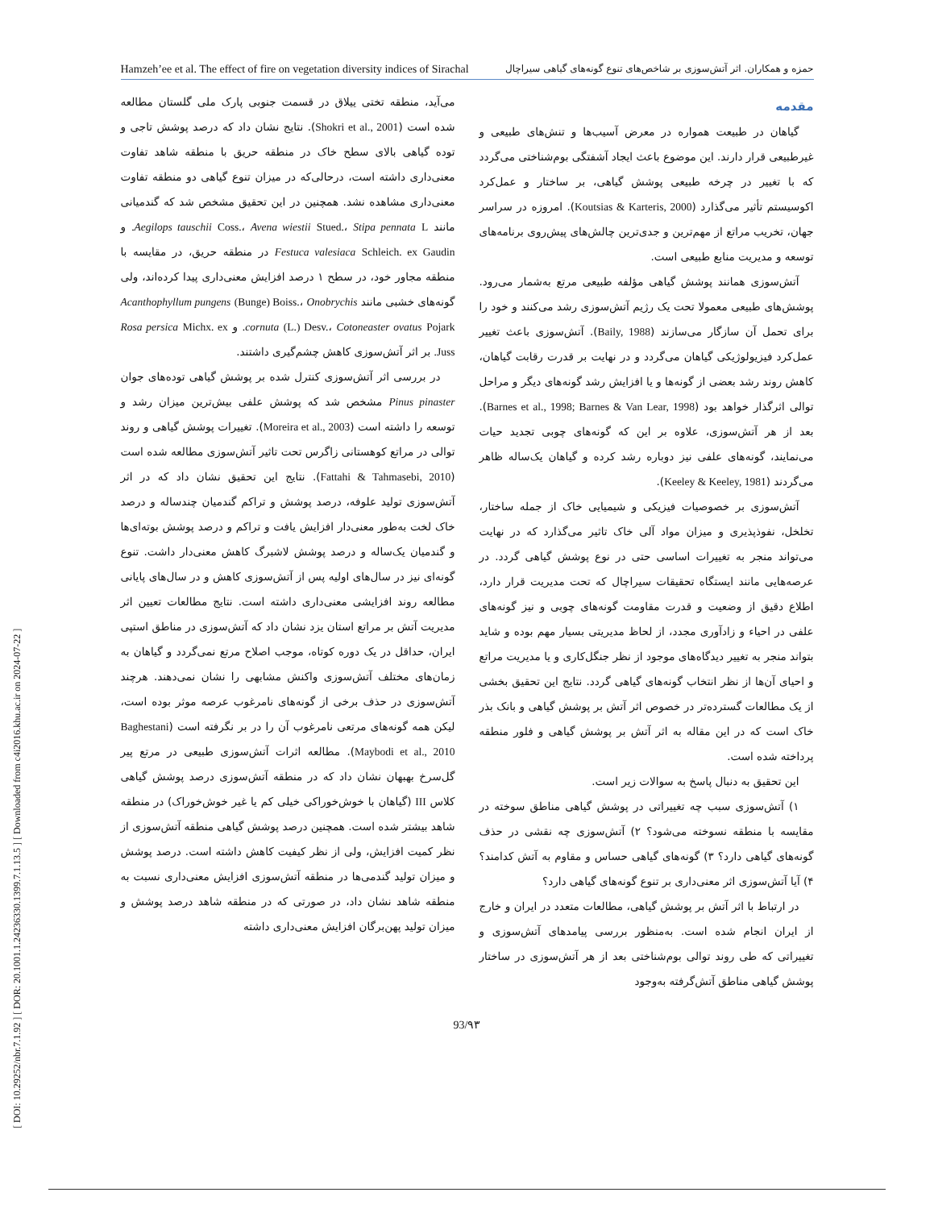[ DOI: 10.29252/nbr.7.1.92 ] [ DOR: 20.1001.1.24236330.1399.7.1.13.5 ] [ Downloaded from c4i2016.khu.ac.ir on 2024-07-22 ]
Hamzeh’ee et al. The effect of fire on vegetation diversity indices of Sirachal حمزه و همکاران. اثر آتش‌سوزی بر شاخص‌های تنوع گونه‌های گیاهی سیراچال
مقدمه
گیاهان در طبیعت همواره در معرض آسیب‌ها و تنش‌های طبیعی و غیرطبیعی قرار دارند. این موضوع باعث ایجاد آشفتگی بوم‌شناختی می‌گردد که با تغییر در چرخه طبیعی پوشش گیاهی، بر ساختار و عمل‌کرد اکوسیستم تأثیر می‌گذارد (Koutsias & Karteris, 2000). امروزه در سراسر جهان، تخریب مراتع از مهم‌ترین و جدی‌ترین چالش‌های پیش‌روی برنامه‌های توسعه و مدیریت منابع طبیعی است.
آتش‌سوزی همانند پوشش گیاهی مؤلفه طبیعی مرتع به‌شمار می‌رود. پوشش‌های طبیعی معمولا تحت یک رژیم آتش‌سوزی رشد می‌کنند و خود را برای تحمل آن سازگار می‌سازند (Baily, 1988). آتش‌سوزی باعث تغییر عمل‌کرد فیزیولوژیکی گیاهان می‌گردد و در نهایت بر قدرت رقابت گیاهان، کاهش روند رشد بعضی از گونه‌ها و یا افزایش رشد گونه‌های دیگر و مراحل توالی اثرگذار خواهد بود (Barnes et al., 1998; Barnes & Van Lear, 1998). بعد از هر آتش‌سوزی، علاوه بر این که گونه‌های چوبی تجدید حیات می‌نمایند، گونه‌های علفی نیز دوباره رشد کرده و گیاهان یک‌ساله ظاهر می‌گردند (Keeley & Keeley, 1981).
آتش‌سوزی بر خصوصیات فیزیکی و شیمیایی خاک از جمله ساختار، تخلخل، نفوذپذیری و میزان مواد آلی خاک تاثیر می‌گذارد که در نهایت می‌تواند منجر به تغییرات اساسی حتی در نوع پوشش گیاهی گردد. در عرصه‌هایی مانند ایستگاه تحقیقات سیراچال که تحت مدیریت قرار دارد، اطلاع دقیق از وضعیت و قدرت مقاومت گونه‌های چوبی و نیز گونه‌های علفی در احیاء و زادآوری مجدد، از لحاظ مدیریتی بسیار مهم بوده و شاید بتواند منجر به تغییر دیدگاه‌های موجود از نظر جنگل‌کاری و یا مدیریت مراتع و احیای آن‌ها از نظر انتخاب گونه‌های گیاهی گردد. نتایج این تحقیق بخشی از یک مطالعات گسترده‌تر در خصوص اثر آتش بر پوشش گیاهی و بانک بذر خاک است که در این مقاله به اثر آتش بر پوشش گیاهی و فلور منطقه پرداخته شده است.
این تحقیق به دنبال پاسخ به سوالات زیر است.
۱) آتش‌سوزی سبب چه تغییراتی در پوشش گیاهی مناطق سوخته در مقایسه با منطقه نسوخته می‌شود؟ ۲) آتش‌سوزی چه نقشی در حذف گونه‌های گیاهی دارد؟ ۳) گونه‌های گیاهی حساس و مقاوم به آتش کدامند؟ ۴) آیا آتش‌سوزی اثر معنی‌داری بر تنوع گونه‌های گیاهی دارد؟
در ارتباط با اثر آتش بر پوشش گیاهی، مطالعات متعدد در ایران و خارج از ایران انجام شده است. به‌منظور بررسی پیامدهای آتش‌سوزی و تغییراتی که طی روند توالی بوم‌شناختی بعد از هر آتش‌سوزی در ساختار پوشش گیاهی مناطق آتش‌گرفته به‌وجود
می‌آید، منطقه تختی ییلاق در قسمت جنوبی پارک ملی گلستان مطالعه شده است (Shokri et al., 2001). نتایج نشان داد که درصد پوشش تاجی و توده گیاهی بالای سطح خاک در منطقه حریق با منطقه شاهد تفاوت معنی‌داری داشته است، درحالی‌که در میزان تنوع گیاهی دو منطقه تفاوت معنی‌داری مشاهده نشد. همچنین در این تحقیق مشخص شد که گندمیانی مانند Aegilops tauschii Coss.، Avena wiestii Stued.، Stipa pennata L. و Festuca valesiaca Schleich. ex Gaudin در منطقه حریق، در مقایسه با منطقه مجاور خود، در سطح ۱ درصد افزایش معنی‌داری پیدا کرده‌اند، ولی گونه‌های خشبی مانند Acanthophyllum pungens (Bunge) Boiss.، Onobrychis cornuta (L.) Desv.، Cotoneaster ovatus Pojark. و Rosa persica Michx. ex Juss. بر اثر آتش‌سوزی کاهش چشم‌گیری داشتند.
در بررسی اثر آتش‌سوزی کنترل شده بر پوشش گیاهی توده‌های جوان Pinus pinaster مشخص شد که پوشش علفی بیش‌ترین میزان رشد و توسعه را داشته است (Moreira et al., 2003). تغییرات پوشش گیاهی و روند توالی در مراتع کوهستانی زاگرس تحت تاثیر آتش‌سوزی مطالعه شده است (Fattahi & Tahmasebi, 2010). نتایج این تحقیق نشان داد که در اثر آتش‌سوزی تولید علوفه، درصد پوشش و تراکم گندمیان چندساله و درصد خاک لخت به‌طور معنی‌دار افزایش یافت و تراکم و درصد پوشش بوته‌ای‌ها و گندمیان یک‌ساله و درصد پوشش لاشبرگ کاهش معنی‌دار داشت. تنوع گونه‌ای نیز در سال‌های اولیه پس از آتش‌سوزی کاهش و در سال‌های پایانی مطالعه روند افزایشی معنی‌داری داشته است. نتایج مطالعات تعیین اثر مدیریت آتش بر مراتع استان یزد نشان داد که آتش‌سوزی در مناطق استپی ایران، حداقل در یک دوره کوتاه، موجب اصلاح مرتع نمی‌گردد و گیاهان به زمان‌های مختلف آتش‌سوزی واکنش مشابهی را نشان نمی‌دهند. هرچند آتش‌سوزی در حذف برخی از گونه‌های نامرغوب عرصه موثر بوده است، لیکن همه گونه‌های مرتعی نامرغوب آن را در بر نگرفته است (Baghestani Maybodi et al., 2010). مطالعه اثرات آتش‌سوزی طبیعی در مرتع پیر گل‌سرخ بهبهان نشان داد که در منطقه آتش‌سوزی درصد پوشش گیاهی کلاس III (گیاهان با خوش‌خوراکی خیلی کم یا غیر خوش‌خوراک) در منطقه شاهد بیشتر شده است. همچنین درصد پوشش گیاهی منطقه آتش‌سوزی از نظر کمیت افزایش، ولی از نظر کیفیت کاهش داشته است. درصد پوشش و میزان تولید گندمی‌ها در منطقه آتش‌سوزی افزایش معنی‌داری نسبت به منطقه شاهد نشان داد، در صورتی که در منطقه شاهد درصد پوشش و میزان تولید پهن‌برگان افزایش معنی‌داری داشته
93/۹۳